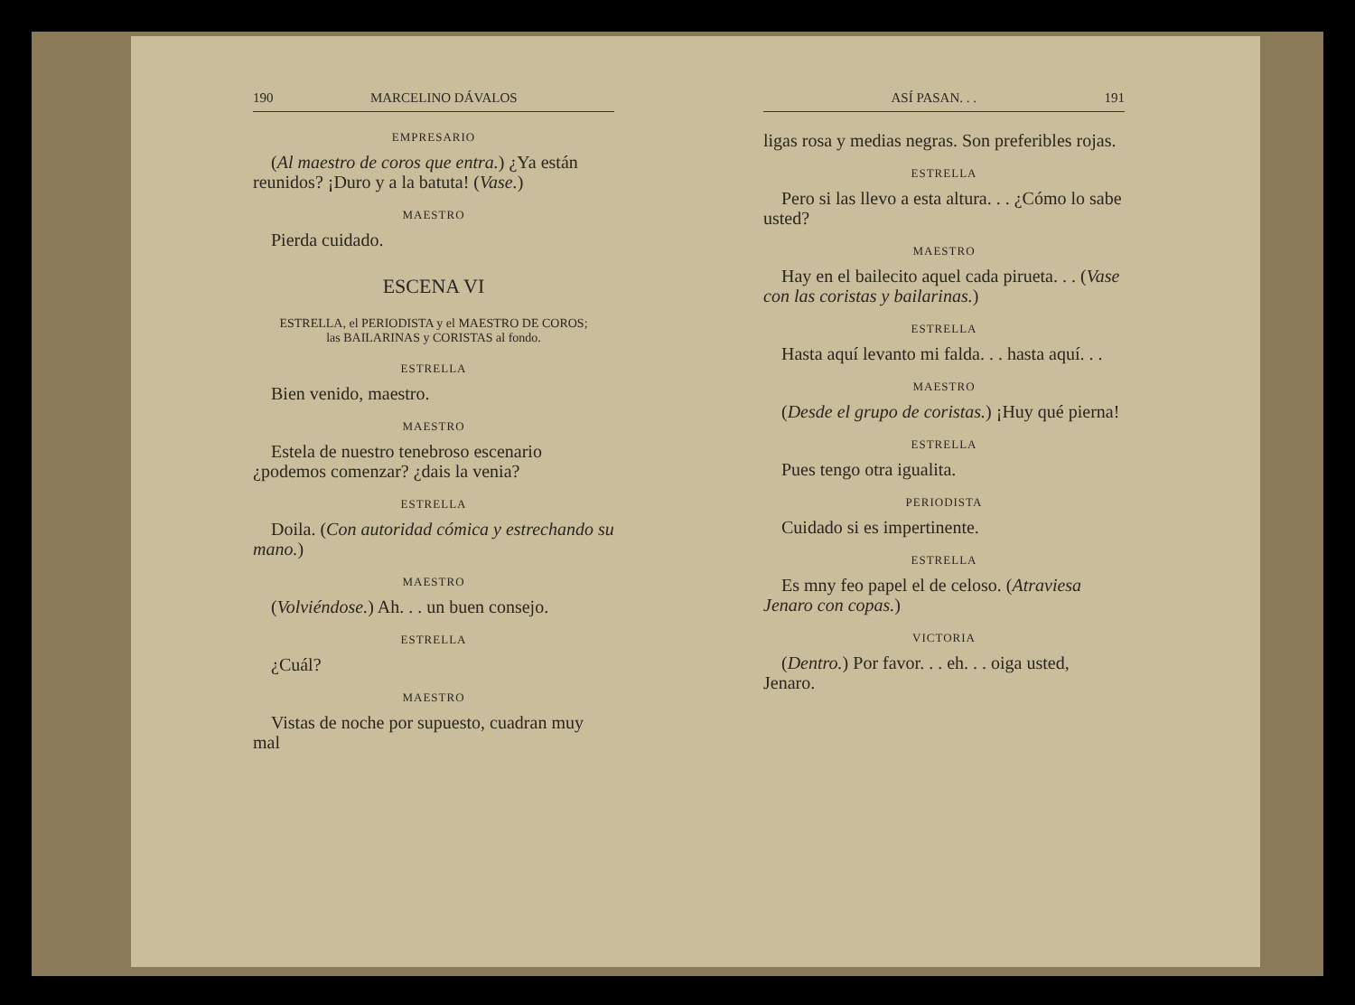190 MARCELINO DÁVALOS
EMPRESARIO
(Al maestro de coros que entra.) ¿Ya están reunidos? ¡Duro y a la batuta! (Vase.)
MAESTRO
Pierda cuidado.
ESCENA VI
ESTRELLA, el PERIODISTA y el MAESTRO DE COROS;
las BAILARINAS y CORISTAS al fondo.
ESTRELLA
Bien venido, maestro.
MAESTRO
Estela de nuestro tenebroso escenario ¿podemos comenzar? ¿dais la venia?
ESTRELLA
Doila. (Con autoridad cómica y estrechando su mano.)
MAESTRO
(Volviéndose.) Ah. . . un buen consejo.
ESTRELLA
¿Cuál?
MAESTRO
Vistas de noche por supuesto, cuadran muy mal
ASÍ PASAN. . . 191
ligas rosa y medias negras. Son preferibles rojas.
ESTRELLA
Pero si las llevo a esta altura. . . ¿Cómo lo sabe usted?
MAESTRO
Hay en el bailecito aquel cada pirueta. . . (Vase con las coristas y bailarinas.)
ESTRELLA
Hasta aquí levanto mi falda. . . hasta aquí. . .
MAESTRO
(Desde el grupo de coristas.) ¡Huy qué pierna!
ESTRELLA
Pues tengo otra igualita.
PERIODISTA
Cuidado si es impertinente.
ESTRELLA
Es mny feo papel el de celoso. (Atraviesa Jenaro con copas.)
VICTORIA
(Dentro.) Por favor. . . eh. . . oiga usted, Jenaro.